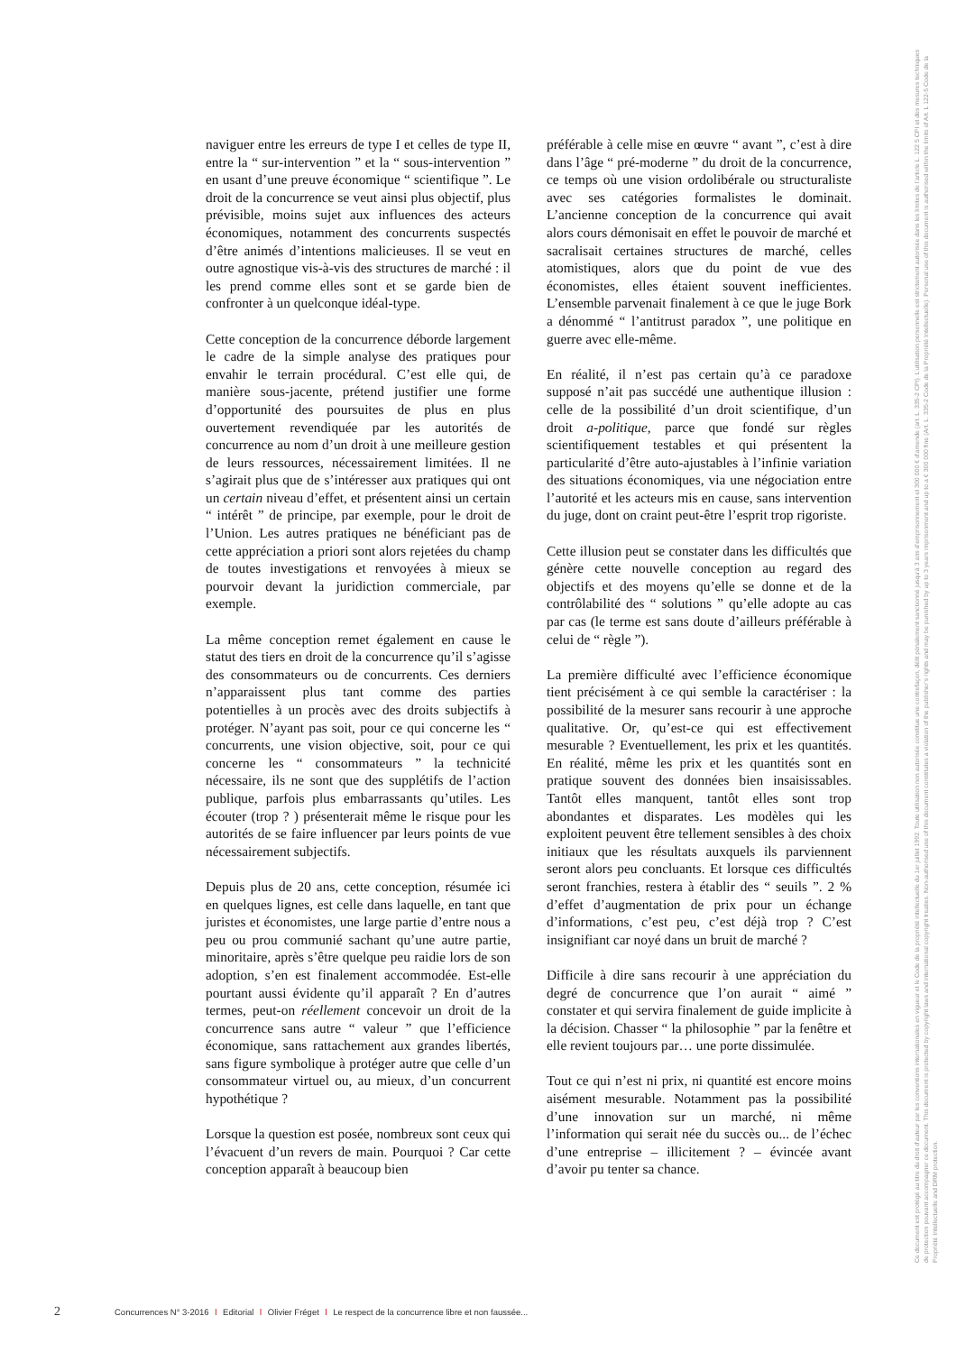naviguer entre les erreurs de type I et celles de type II, entre la “ sur-intervention ” et la “ sous-intervention ” en usant d’une preuve économique “ scientifique ”. Le droit de la concurrence se veut ainsi plus objectif, plus prévisible, moins sujet aux influences des acteurs économiques, notamment des concurrents suspectés d’être animés d’intentions malicieuses. Il se veut en outre agnostique vis-à-vis des structures de marché : il les prend comme elles sont et se garde bien de confronter à un quelconque idéal-type.
Cette conception de la concurrence déborde largement le cadre de la simple analyse des pratiques pour envahir le terrain procédural. C’est elle qui, de manière sous-jacente, prétend justifier une forme d’opportunité des poursuites de plus en plus ouvertement revendiquée par les autorités de concurrence au nom d’un droit à une meilleure gestion de leurs ressources, nécessairement limitées. Il ne s’agirait plus que de s’intéresser aux pratiques qui ont un certain niveau d’effet, et présentent ainsi un certain “ intérêt ” de principe, par exemple, pour le droit de l’Union. Les autres pratiques ne bénéficiant pas de cette appréciation a priori sont alors rejetées du champ de toutes investigations et renvoyées à mieux se pourvoir devant la juridiction commerciale, par exemple.
La même conception remet également en cause le statut des tiers en droit de la concurrence qu’il s’agisse des consommateurs ou de concurrents. Ces derniers n’apparaissent plus tant comme des parties potentielles à un procès avec des droits subjectifs à protéger. N’ayant pas soit, pour ce qui concerne les “ concurrents, une vision objective, soit, pour ce qui concerne les “ consommateurs ” la technicité nécessaire, ils ne sont que des supplétifs de l’action publique, parfois plus embarrassants qu’utiles. Les écouter (trop ? ) présenterait même le risque pour les autorités de se faire influencer par leurs points de vue nécessairement subjectifs.
Depuis plus de 20 ans, cette conception, résumée ici en quelques lignes, est celle dans laquelle, en tant que juristes et économistes, une large partie d’entre nous a peu ou prou communié sachant qu’une autre partie, minoritaire, après s’être quelque peu raidie lors de son adoption, s’en est finalement accommodée. Est-elle pourtant aussi évidente qu’il apparaît ? En d’autres termes, peut-on réellement concevoir un droit de la concurrence sans autre “ valeur ” que l’efficience économique, sans rattachement aux grandes libertés, sans figure symbolique à protéger autre que celle d’un consommateur virtuel ou, au mieux, d’un concurrent hypothétique ?
Lorsque la question est posée, nombreux sont ceux qui l’évacuent d’un revers de main. Pourquoi ? Car cette conception apparaît à beaucoup bien
préférable à celle mise en œuvre “ avant ”, c’est à dire dans l’âge “ pré-moderne ” du droit de la concurrence, ce temps où une vision ordolibérale ou structuraliste avec ses catégories formalistes le dominait. L’ancienne conception de la concurrence qui avait alors cours démonisait en effet le pouvoir de marché et sacralisait certaines structures de marché, celles atomistiques, alors que du point de vue des économistes, elles étaient souvent inefficientes. L’ensemble parvenait finalement à ce que le juge Bork a dénommé “ l’antitrust paradox ”, une politique en guerre avec elle-même.
En réalité, il n’est pas certain qu’à ce paradoxe supposé n’ait pas succédé une authentique illusion : celle de la possibilité d’un droit scientifique, d’un droit a-politique, parce que fondé sur règles scientifiquement testables et qui présentent la particularité d’être auto-ajustables à l’infinie variation des situations économiques, via une négociation entre l’autorité et les acteurs mis en cause, sans intervention du juge, dont on craint peut-être l’esprit trop rigoriste.
Cette illusion peut se constater dans les difficultés que génère cette nouvelle conception au regard des objectifs et des moyens qu’elle se donne et de la contrôlabilité des “ solutions ” qu’elle adopte au cas par cas (le terme est sans doute d’ailleurs préférable à celui de “ règle ”).
La première difficulté avec l’efficience économique tient précisément à ce qui semble la caractériser : la possibilité de la mesurer sans recourir à une approche qualitative. Or, qu’est-ce qui est effectivement mesurable ? Eventuellement, les prix et les quantités. En réalité, même les prix et les quantités sont en pratique souvent des données bien insaisissables. Tantôt elles manquent, tantôt elles sont trop abondantes et disparates. Les modèles qui les exploitent peuvent être tellement sensibles à des choix initiaux que les résultats auxquels ils parviennent seront alors peu concluants. Et lorsque ces difficultés seront franchies, restera à établir des “ seuils ”. 2 % d’effet d’augmentation de prix pour un échange d’informations, c’est peu, c’est déjà trop ? C’est insignifiant car noyé dans un bruit de marché ?
Difficile à dire sans recourir à une appréciation du degré de concurrence que l’on aurait “ aimé ” constater et qui servira finalement de guide implicite à la décision. Chasser “ la philosophie ” par la fenêtre et elle revient toujours par… une porte dissimulée.
Tout ce qui n’est ni prix, ni quantité est encore moins aisément mesurable. Notamment pas la possibilité d’une innovation sur un marché, ni même l’information qui serait née du succès ou... de l’échec d’une entreprise – illicitement ? – évincée avant d’avoir pu tenter sa chance.
Ce document est protégé au titre du droit d’auteur par les conventions internationales en vigueur et le Code de la propriété intellectuelle du 1er juillet 1992. Toute utilisation non autorisée constitue une contrefaçon, délit pénalement sanctionné jusqu’à 3 ans d’emprisonnement et 300 000 € d’amende (art. L. 335-2 CPI). L’utilisation personnelle est strictement autorisée dans les limites de l’article L. 122 5 CPI et des mesures techniques de protection pouvant accompagner ce document. This document is protected by copyright laws and international copyright treaties. Non-authorised use of this document constitutes a violation of the publisher’s rights and may be punished by up to 3 years imprisonment and up to a € 300 000 fine (Art. L. 335-2 Code de la Propriété Intellectuelle). Personal use of this document is authorised within the limits of Art. L 122-5 Code de la Propriété Intellectuelle and DRM protection.
2 Concurrences N° 3-2016 l Editorial l Olivier Fréget l Le respect de la concurrence libre et non faussée...